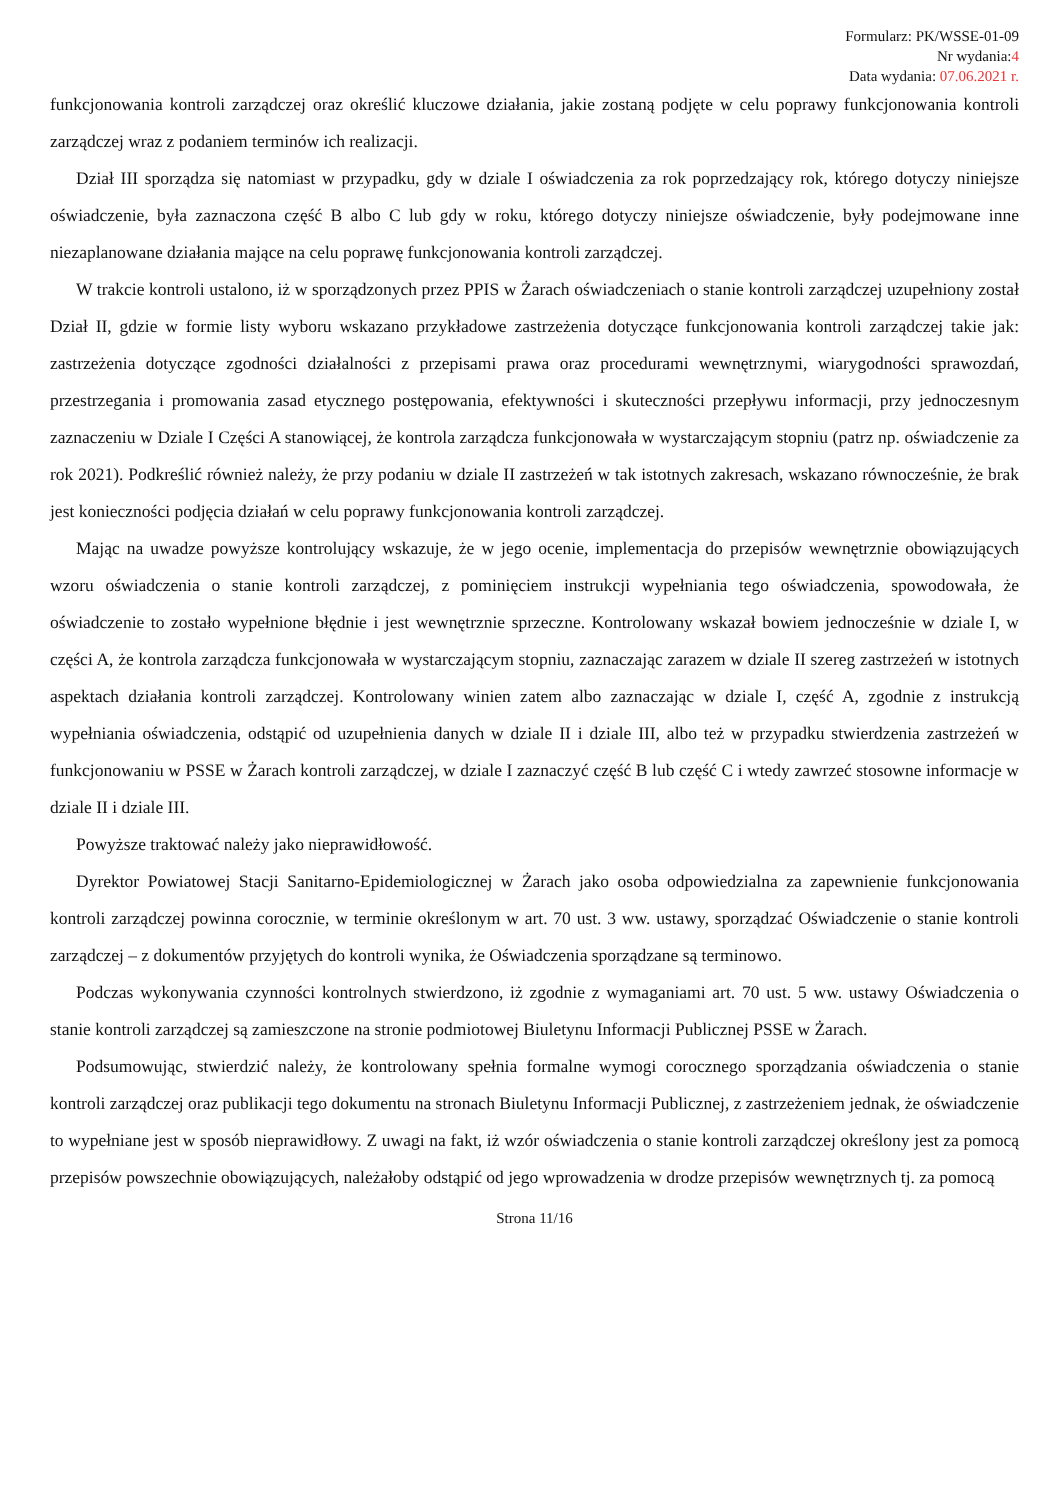Formularz: PK/WSSE-01-09
Nr wydania:4
Data wydania: 07.06.2021 r.
funkcjonowania kontroli zarządczej oraz określić kluczowe działania, jakie zostaną podjęte w celu poprawy funkcjonowania kontroli zarządczej wraz z podaniem terminów ich realizacji.
Dział III sporządza się natomiast w przypadku, gdy w dziale I oświadczenia za rok poprzedzający rok, którego dotyczy niniejsze oświadczenie, była zaznaczona część B albo C lub gdy w roku, którego dotyczy niniejsze oświadczenie, były podejmowane inne niezaplanowane działania mające na celu poprawę funkcjonowania kontroli zarządczej.
W trakcie kontroli ustalono, iż w sporządzonych przez PPIS w Żarach oświadczeniach o stanie kontroli zarządczej uzupełniony został Dział II, gdzie w formie listy wyboru wskazano przykładowe zastrzeżenia dotyczące funkcjonowania kontroli zarządczej takie jak: zastrzeżenia dotyczące zgodności działalności z przepisami prawa oraz procedurami wewnętrznymi, wiarygodności sprawozdań, przestrzegania i promowania zasad etycznego postępowania, efektywności i skuteczności przepływu informacji, przy jednoczesnym zaznaczeniu w Dziale I Części A stanowiącej, że kontrola zarządcza funkcjonowała w wystarczającym stopniu (patrz np. oświadczenie za rok 2021). Podkreślić również należy, że przy podaniu w dziale II zastrzeżeń w tak istotnych zakresach, wskazano równocześnie, że brak jest konieczności podjęcia działań w celu poprawy funkcjonowania kontroli zarządczej.
Mając na uwadze powyższe kontrolujący wskazuje, że w jego ocenie, implementacja do przepisów wewnętrznie obowiązujących wzoru oświadczenia o stanie kontroli zarządczej, z pominięciem instrukcji wypełniania tego oświadczenia, spowodowała, że oświadczenie to zostało wypełnione błędnie i jest wewnętrznie sprzeczne. Kontrolowany wskazał bowiem jednocześnie w dziale I, w części A, że kontrola zarządcza funkcjonowała w wystarczającym stopniu, zaznaczając zarazem w dziale II szereg zastrzeżeń w istotnych aspektach działania kontroli zarządczej. Kontrolowany winien zatem albo zaznaczając w dziale I, część A, zgodnie z instrukcją wypełniania oświadczenia, odstąpić od uzupełnienia danych w dziale II i dziale III, albo też w przypadku stwierdzenia zastrzeżeń w funkcjonowaniu w PSSE w Żarach kontroli zarządczej, w dziale I zaznaczyć część B lub część C i wtedy zawrzeć stosowne informacje w dziale II i dziale III.
Powyższe traktować należy jako nieprawidłowość.
Dyrektor Powiatowej Stacji Sanitarno-Epidemiologicznej w Żarach jako osoba odpowiedzialna za zapewnienie funkcjonowania kontroli zarządczej powinna corocznie, w terminie określonym w art. 70 ust. 3 ww. ustawy, sporządzać Oświadczenie o stanie kontroli zarządczej – z dokumentów przyjętych do kontroli wynika, że Oświadczenia sporządzane są terminowo.
Podczas wykonywania czynności kontrolnych stwierdzono, iż zgodnie z wymaganiami art. 70 ust. 5 ww. ustawy Oświadczenia o stanie kontroli zarządczej są zamieszczone na stronie podmiotowej Biuletynu Informacji Publicznej PSSE w Żarach.
Podsumowując, stwierdzić należy, że kontrolowany spełnia formalne wymogi corocznego sporządzania oświadczenia o stanie kontroli zarządczej oraz publikacji tego dokumentu na stronach Biuletynu Informacji Publicznej, z zastrzeżeniem jednak, że oświadczenie to wypełniane jest w sposób nieprawidłowy. Z uwagi na fakt, iż wzór oświadczenia o stanie kontroli zarządczej określony jest za pomocą przepisów powszechnie obowiązujących, należałoby odstąpić od jego wprowadzenia w drodze przepisów wewnętrznych tj. za pomocą
Strona 11/16